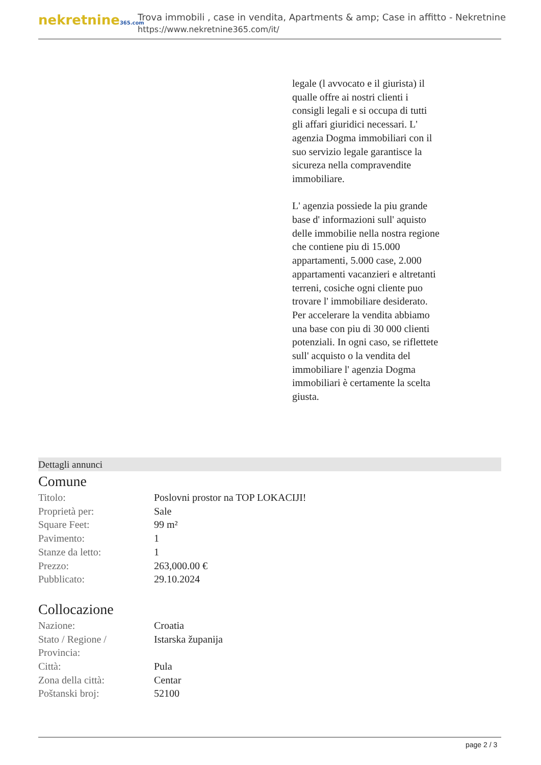nekretnine365.com
Trova immobili , case in vendita, Apartments & amp; Case in affitto - Nekretnine
https://www.nekretnine365.com/it/
legale (l avvocato e il giurista) il qualle offre ai nostri clienti i consigli legali e si occupa di tutti gli affari giuridici necessari. L' agenzia Dogma immobiliari con il suo servizio legale garantisce la sicureza nella compravendite immobiliare.
L' agenzia possiede la piu grande base d' informazioni sull' aquisto delle immobilie nella nostra regione che contiene piu di 15.000 appartamenti, 5.000 case, 2.000 appartamenti vacanzieri e altretanti terreni, cosiche ogni cliente puo trovare l' immobiliare desiderato. Per accelerare la vendita abbiamo una base con piu di 30 000 clienti potenziali. In ogni caso, se riflettete sull' acquisto o la vendita del immobiliare l' agenzia Dogma immobiliari è certamente la scelta giusta.
Dettagli annunci
Comune
| Titolo: | Poslovni prostor na TOP LOKACIJI! |
| Proprietà per: | Sale |
| Square Feet: | 99 m² |
| Pavimento: | 1 |
| Stanze da letto: | 1 |
| Prezzo: | 263,000.00 € |
| Pubblicato: | 29.10.2024 |
Collocazione
| Nazione: | Croatia |
| Stato / Regione / Provincia: | Istarska županija |
| Città: | Pula |
| Zona della città: | Centar |
| Poštanski broj: | 52100 |
page 2 / 3